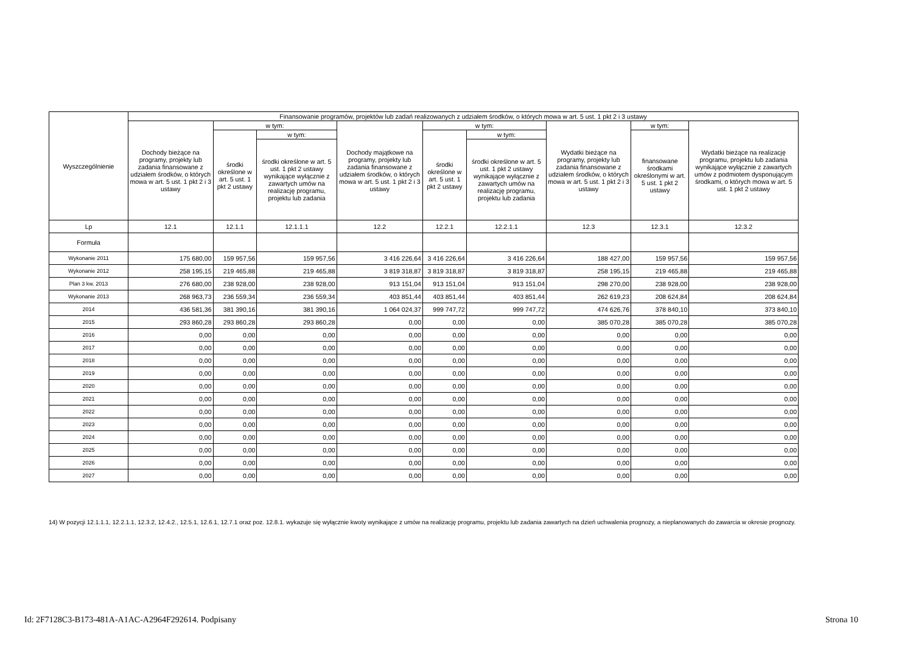| Wyszczególnienie | Finansowanie programów, projektów lub zadań realizowanych z udziałem środków, o których mowa w art. 5 ust. 1 pkt 2 i 3 ustawy | | | | | | | | |
| --- | --- | --- | --- | --- | --- | --- | --- | --- | --- |
| | Dochody bieżące na programy, projekty lub zadania finansowane z udziałem środków, o których mowa w art. 5 ust. 1 pkt 2 i 3 ustawy | w tym: | | Dochody majątkowe na programy, projekty lub zadania finansowane z udziałem środków, o których mowa w art. 5 ust. 1 pkt 2 i 3 ustawy | w tym: | | Wydatki bieżące na programy, projekty lub zadania finansowane z udziałem środków, o których mowa w art. 5 ust. 1 pkt 2 i 3 ustawy | w tym: | Wydatki bieżące na realizację programu, projektu lub zadania wynikające wyłącznie z zawartych umów z podmiotem dysponującym środkami, o których mowa w art. 5 ust. 1 pkt 2 ustawy |
| | | środki określone w art. 5 ust. 1 pkt 2 ustawy | w tym: | | środki określone w art. 5 ust. 1 pkt 2 ustawy | w tym: | | finansowane środkami określonymi w art. 5 ust. 1 pkt 2 ustawy | |
| | | | środki określone w art. 5 ust. 1 pkt 2 ustawy wynikające wyłącznie z zawartych umów na realizację programu, projektu lub zadania | | | środki określone w art. 5 ust. 1 pkt 2 ustawy wynikające wyłącznie z zawartych umów na realizację programu, projektu lub zadania | | | |
| Lp | 12.1 | 12.1.1 | 12.1.1.1 | 12.2 | 12.2.1 | 12.2.1.1 | 12.3 | 12.3.1 | 12.3.2 |
| Formuła | | | | | | | | | |
| Wykonanie 2011 | 175 680,00 | 159 957,56 | 159 957,56 | 3 416 226,64 | 3 416 226,64 | 3 416 226,64 | 188 427,00 | 159 957,56 | 159 957,56 |
| Wykonanie 2012 | 258 195,15 | 219 465,88 | 219 465,88 | 3 819 318,87 | 3 819 318,87 | 3 819 318,87 | 258 195,15 | 219 465,88 | 219 465,88 |
| Plan 3 kw. 2013 | 276 680,00 | 238 928,00 | 238 928,00 | 913 151,04 | 913 151,04 | 913 151,04 | 298 270,00 | 238 928,00 | 238 928,00 |
| Wykonanie 2013 | 268 963,73 | 236 559,34 | 236 559,34 | 403 851,44 | 403 851,44 | 403 851,44 | 262 619,23 | 208 624,84 | 208 624,84 |
| 2014 | 436 581,36 | 381 390,16 | 381 390,16 | 1 064 024,37 | 999 747,72 | 999 747,72 | 474 626,76 | 378 840,10 | 373 840,10 |
| 2015 | 293 860,28 | 293 860,28 | 293 860,28 | 0,00 | 0,00 | 0,00 | 385 070,28 | 385 070,28 | 385 070,28 |
| 2016 | 0,00 | 0,00 | 0,00 | 0,00 | 0,00 | 0,00 | 0,00 | 0,00 | 0,00 |
| 2017 | 0,00 | 0,00 | 0,00 | 0,00 | 0,00 | 0,00 | 0,00 | 0,00 | 0,00 |
| 2018 | 0,00 | 0,00 | 0,00 | 0,00 | 0,00 | 0,00 | 0,00 | 0,00 | 0,00 |
| 2019 | 0,00 | 0,00 | 0,00 | 0,00 | 0,00 | 0,00 | 0,00 | 0,00 | 0,00 |
| 2020 | 0,00 | 0,00 | 0,00 | 0,00 | 0,00 | 0,00 | 0,00 | 0,00 | 0,00 |
| 2021 | 0,00 | 0,00 | 0,00 | 0,00 | 0,00 | 0,00 | 0,00 | 0,00 | 0,00 |
| 2022 | 0,00 | 0,00 | 0,00 | 0,00 | 0,00 | 0,00 | 0,00 | 0,00 | 0,00 |
| 2023 | 0,00 | 0,00 | 0,00 | 0,00 | 0,00 | 0,00 | 0,00 | 0,00 | 0,00 |
| 2024 | 0,00 | 0,00 | 0,00 | 0,00 | 0,00 | 0,00 | 0,00 | 0,00 | 0,00 |
| 2025 | 0,00 | 0,00 | 0,00 | 0,00 | 0,00 | 0,00 | 0,00 | 0,00 | 0,00 |
| 2026 | 0,00 | 0,00 | 0,00 | 0,00 | 0,00 | 0,00 | 0,00 | 0,00 | 0,00 |
| 2027 | 0,00 | 0,00 | 0,00 | 0,00 | 0,00 | 0,00 | 0,00 | 0,00 | 0,00 |
14) W pozycji 12.1.1.1, 12.2.1.1, 12.3.2, 12.4.2., 12.5.1, 12.6.1, 12.7.1 oraz poz. 12.8.1. wykazuje się wyłącznie kwoty wynikające z umów na realizację programu, projektu lub zadania zawartych na dzień uchwalenia prognozy, a nieplanowanych do zawarcia w okresie prognozy.
Id: 2F7128C3-B173-481A-A1AC-A2964F292614. Podpisany
Strona 10